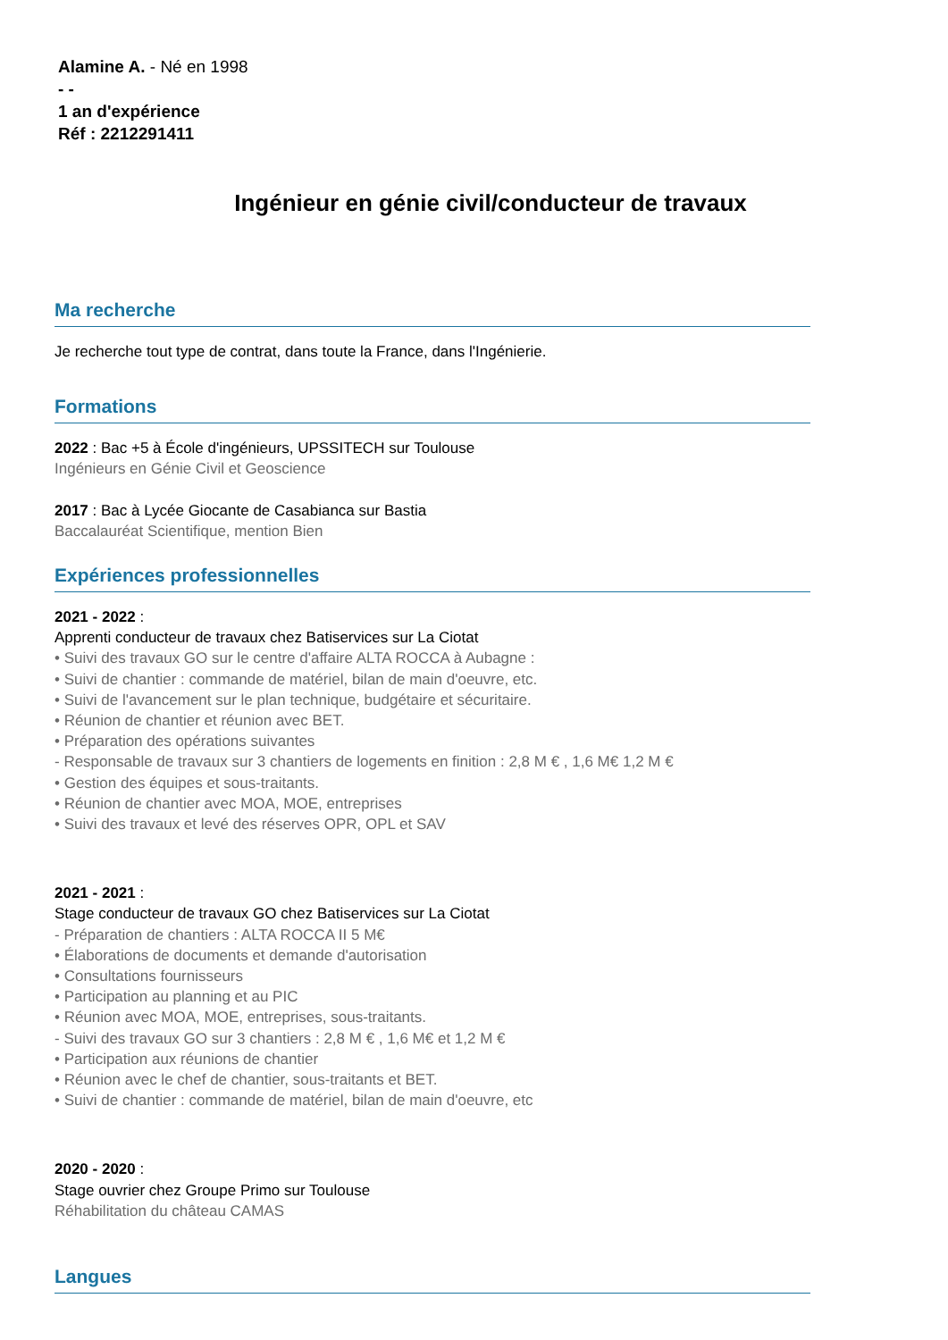Alamine A. - Né en 1998
- -
1 an d'expérience
Réf : 2212291411
Ingénieur en génie civil/conducteur de travaux
Ma recherche
Je recherche tout type de contrat, dans toute la France, dans l'Ingénierie.
Formations
2022 : Bac +5 à École d'ingénieurs, UPSSITECH sur Toulouse
Ingénieurs en Génie Civil et Geoscience
2017 : Bac à Lycée Giocante de Casabianca sur Bastia
Baccalauréat Scientifique, mention Bien
Expériences professionnelles
2021 - 2022 :
Apprenti conducteur de travaux chez Batiservices sur La Ciotat
• Suivi des travaux GO sur le centre d'affaire ALTA ROCCA à Aubagne :
• Suivi de chantier : commande de matériel, bilan de main d'oeuvre, etc.
• Suivi de l'avancement sur le plan technique, budgétaire et sécuritaire.
• Réunion de chantier et réunion avec BET.
• Préparation des opérations suivantes
- Responsable de travaux sur 3 chantiers de logements en finition : 2,8 M € , 1,6 M€ 1,2 M €
• Gestion des équipes et sous-traitants.
• Réunion de chantier avec MOA, MOE, entreprises
• Suivi des travaux et levé des réserves OPR, OPL et SAV
2021 - 2021 :
Stage conducteur de travaux GO chez Batiservices sur La Ciotat
- Préparation de chantiers : ALTA ROCCA II 5 M€
• Élaborations de documents et demande d'autorisation
• Consultations fournisseurs
• Participation au planning et au PIC
• Réunion avec MOA, MOE, entreprises, sous-traitants.
- Suivi des travaux GO sur 3 chantiers : 2,8 M € , 1,6 M€ et 1,2 M €
• Participation aux réunions de chantier
• Réunion avec le chef de chantier, sous-traitants et BET.
• Suivi de chantier : commande de matériel, bilan de main d'oeuvre, etc
2020 - 2020 :
Stage ouvrier chez Groupe Primo sur Toulouse
Réhabilitation du château CAMAS
Langues